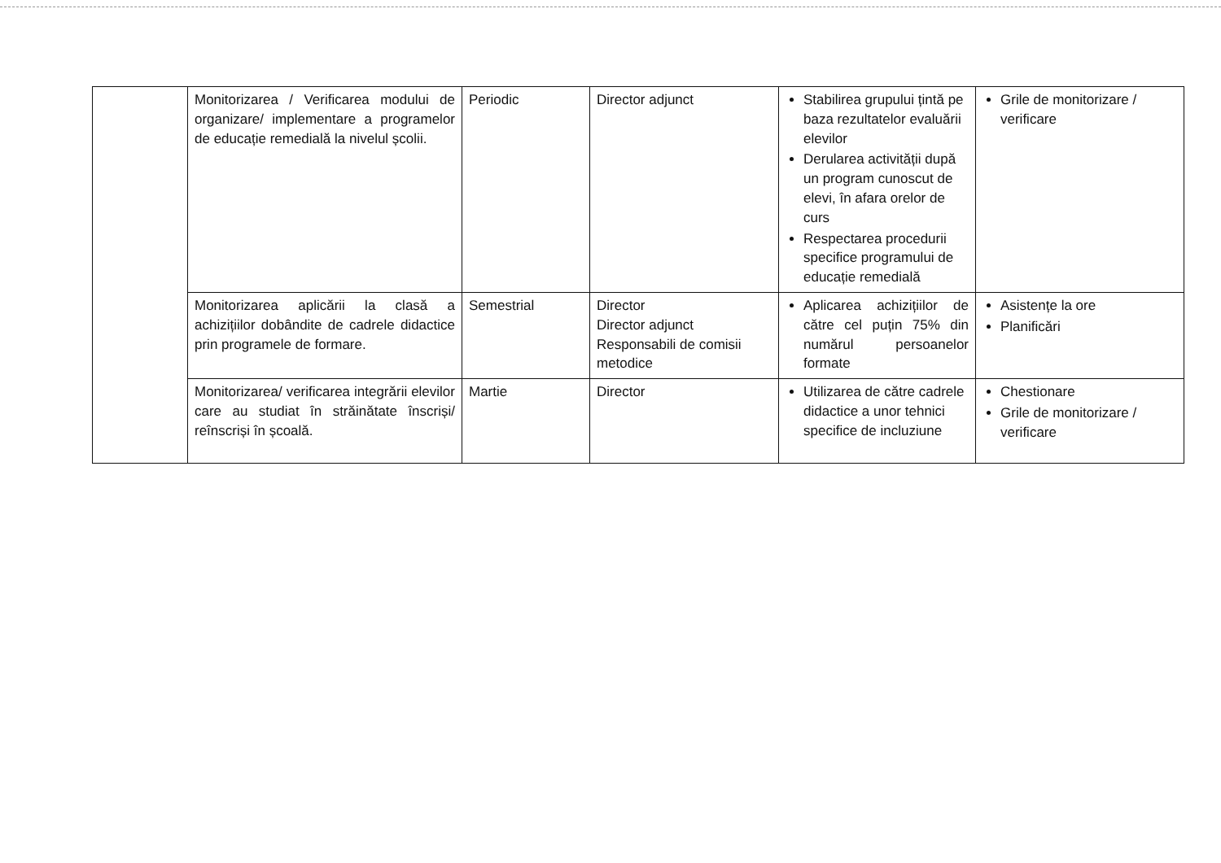| | Monitorizarea / Verificarea modului de organizare/ implementare a programelor de educație remedială la nivelul școlii. | Periodic | Director adjunct | Stabilirea grupului țintă pe baza rezultatelor evaluării elevilor Derularea activității după un program cunoscut de elevi, în afara orelor de curs Respectarea procedurii specifice programului de educație remedială | Grile de monitorizare / verificare |
| | Monitorizarea aplicării la clasă a achizițiilor dobândite de cadrele didactice prin programele de formare. | Semestrial | Director Director adjunct Responsabili de comisii metodice | Aplicarea achizițiilor de către cel puțin 75% din numărul persoanelor formate | Asistențe la ore Planificări |
| | Monitorizarea/ verificarea integrării elevilor care au studiat în străinătate înscriși/ reînscriși în școală. | Martie | Director | Utilizarea de către cadrele didactice a unor tehnici specifice de incluziune | Chestionare Grile de monitorizare / verificare |